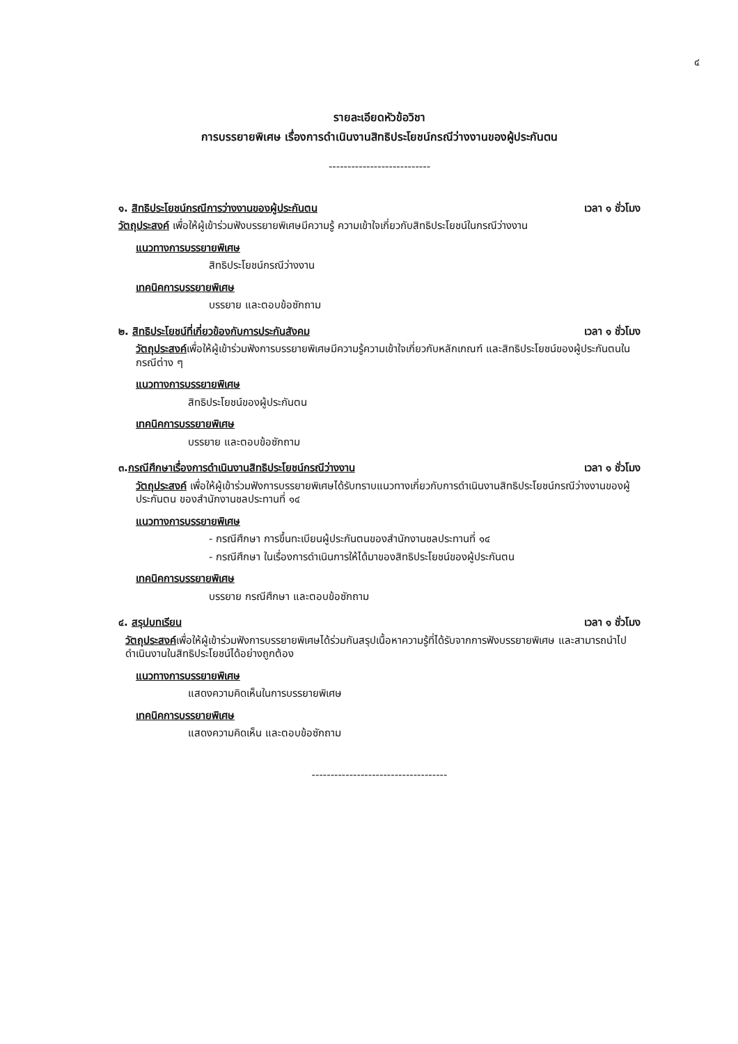๔
รายละเอียดหัวข้อวิชา
การบรรยายพิเศษ เรื่องการดำเนินงานสิทธิประโยชน์กรณีว่างงานของผู้ประกันตน
---------------------------
๑. สิทธิประโยชน์กรณีการว่างงานของผู้ประกันตน เวลา ๑ ชั่วโมง
วัตถุประสงค์ เพื่อให้ผู้เข้าร่วมฟังบรรยายพิเศษมีความรู้ ความเข้าใจเกี่ยวกับสิทธิประโยชน์ในกรณีว่างงาน
แนวทางการบรรยายพิเศษ
สิทธิประโยชน์กรณีว่างงาน
เทคนิคการบรรยายพิเศษ
บรรยาย และตอบข้อซักถาม
๒. สิทธิประโยชน์ที่เกี่ยวข้องกับการประกันสังคม เวลา ๑ ชั่วโมง
วัตถุประสงค์เพื่อให้ผู้เข้าร่วมฟังการบรรยายพิเศษมีความรู้ความเข้าใจเกี่ยวกับหลักเกณฑ์ และสิทธิประโยชน์ของผู้ประกันตนในกรณีต่าง ๆ
แนวทางการบรรยายพิเศษ
สิทธิประโยชน์ของผู้ประกันตน
เทคนิคการบรรยายพิเศษ
บรรยาย และตอบข้อซักถาม
๓.กรณีศึกษาเรื่องการดำเนินงานสิทธิประโยชน์กรณีว่างงาน เวลา ๑ ชั่วโมง
วัตถุประสงค์ เพื่อให้ผู้เข้าร่วมฟังการบรรยายพิเศษได้รับทราบแนวทางเกี่ยวกับการดำเนินงานสิทธิประโยชน์กรณีว่างงานของผู้ประกันตน ของสำนักงานชลประทานที่ ๑๔
แนวทางการบรรยายพิเศษ
- กรณีศึกษา การขึ้นทะเบียนผู้ประกันตนของสำนักงานชลประทานที่ ๑๔
- กรณีศึกษา ในเรื่องการดำเนินการให้ได้มาของสิทธิประโยชน์ของผู้ประกันตน
เทคนิคการบรรยายพิเศษ
บรรยาย กรณีศึกษา และตอบข้อซักถาม
๔. สรุปบทเรียน เวลา ๑ ชั่วโมง
วัตถุประสงค์เพื่อให้ผู้เข้าร่วมฟังการบรรยายพิเศษได้ร่วมกันสรุปเนื้อหาความรู้ที่ได้รับจากการฟังบรรยายพิเศษ และสามารถนำไปดำเนินงานในสิทธิประโยชน์ได้อย่างถูกต้อง
แนวทางการบรรยายพิเศษ
แสดงความคิดเห็นในการบรรยายพิเศษ
เทคนิคการบรรยายพิเศษ
แสดงความคิดเห็น และตอบข้อซักถาม
------------------------------------